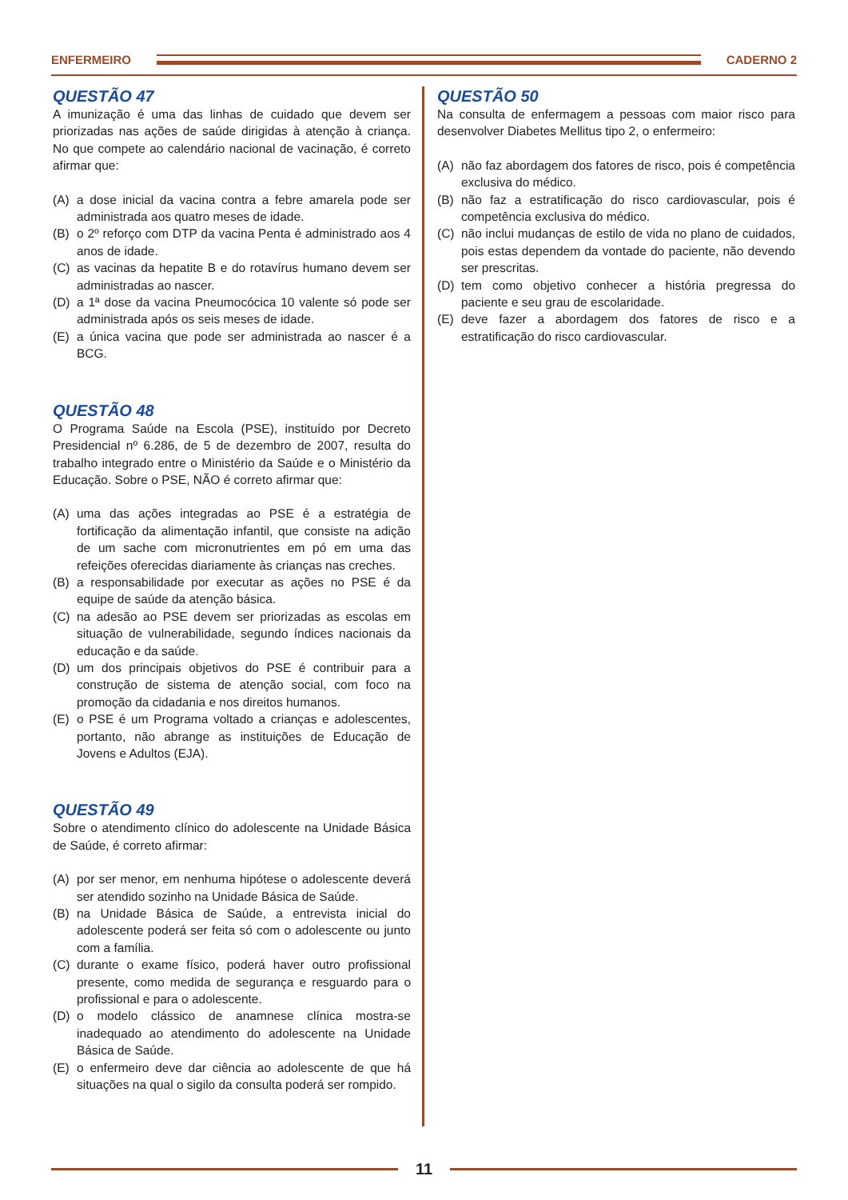ENFERMEIRO CADERNO 2
QUESTÃO 47
A imunização é uma das linhas de cuidado que devem ser priorizadas nas ações de saúde dirigidas à atenção à criança. No que compete ao calendário nacional de vacinação, é correto afirmar que:
(A) a dose inicial da vacina contra a febre amarela pode ser administrada aos quatro meses de idade.
(B) o 2º reforço com DTP da vacina Penta é administrado aos 4 anos de idade.
(C) as vacinas da hepatite B e do rotavírus humano devem ser administradas ao nascer.
(D) a 1ª dose da vacina Pneumocócica 10 valente só pode ser administrada após os seis meses de idade.
(E) a única vacina que pode ser administrada ao nascer é a BCG.
QUESTÃO 48
O Programa Saúde na Escola (PSE), instituído por Decreto Presidencial nº 6.286, de 5 de dezembro de 2007, resulta do trabalho integrado entre o Ministério da Saúde e o Ministério da Educação. Sobre o PSE, NÃO é correto afirmar que:
(A) uma das ações integradas ao PSE é a estratégia de fortificação da alimentação infantil, que consiste na adição de um sache com micronutrientes em pó em uma das refeições oferecidas diariamente às crianças nas creches.
(B) a responsabilidade por executar as ações no PSE é da equipe de saúde da atenção básica.
(C) na adesão ao PSE devem ser priorizadas as escolas em situação de vulnerabilidade, segundo índices nacionais da educação e da saúde.
(D) um dos principais objetivos do PSE é contribuir para a construção de sistema de atenção social, com foco na promoção da cidadania e nos direitos humanos.
(E) o PSE é um Programa voltado a crianças e adolescentes, portanto, não abrange as instituições de Educação de Jovens e Adultos (EJA).
QUESTÃO 49
Sobre o atendimento clínico do adolescente na Unidade Básica de Saúde, é correto afirmar:
(A) por ser menor, em nenhuma hipótese o adolescente deverá ser atendido sozinho na Unidade Básica de Saúde.
(B) na Unidade Básica de Saúde, a entrevista inicial do adolescente poderá ser feita só com o adolescente ou junto com a família.
(C) durante o exame físico, poderá haver outro profissional presente, como medida de segurança e resguardo para o profissional e para o adolescente.
(D) o modelo clássico de anamnese clínica mostra-se inadequado ao atendimento do adolescente na Unidade Básica de Saúde.
(E) o enfermeiro deve dar ciência ao adolescente de que há situações na qual o sigilo da consulta poderá ser rompido.
QUESTÃO 50
Na consulta de enfermagem a pessoas com maior risco para desenvolver Diabetes Mellitus tipo 2, o enfermeiro:
(A) não faz abordagem dos fatores de risco, pois é competência exclusiva do médico.
(B) não faz a estratificação do risco cardiovascular, pois é competência exclusiva do médico.
(C) não inclui mudanças de estilo de vida no plano de cuidados, pois estas dependem da vontade do paciente, não devendo ser prescritas.
(D) tem como objetivo conhecer a história pregressa do paciente e seu grau de escolaridade.
(E) deve fazer a abordagem dos fatores de risco e a estratificação do risco cardiovascular.
11